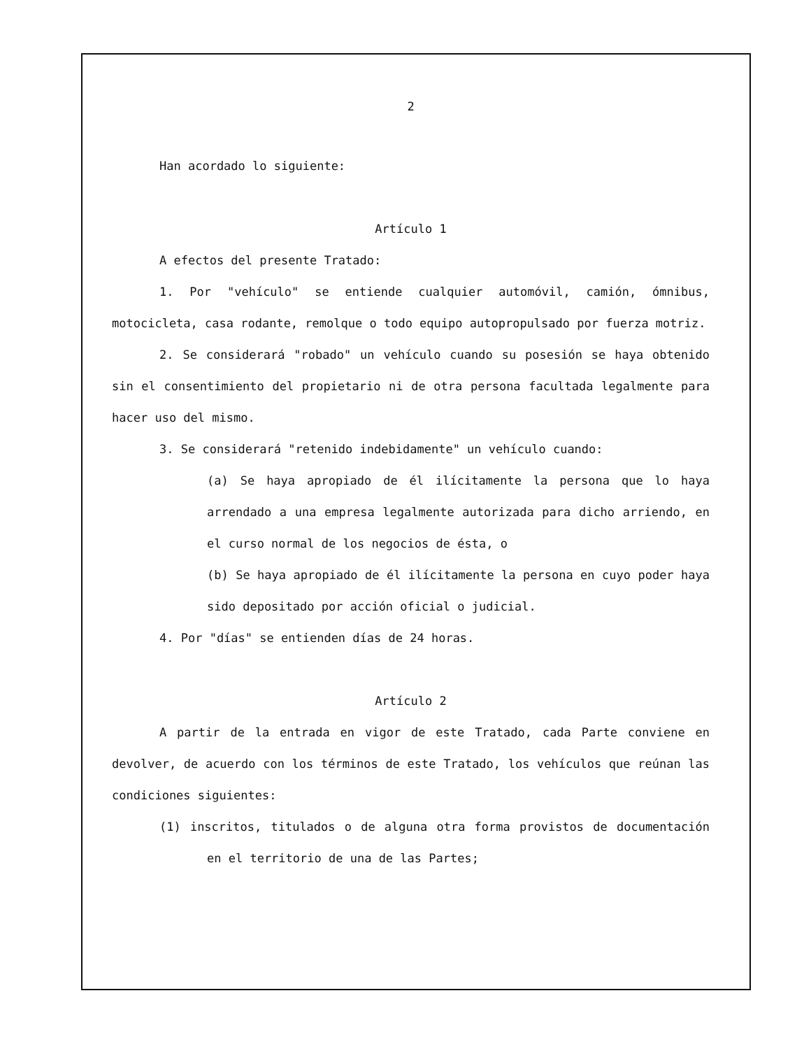2
Han acordado lo siguiente:
Artículo 1
A efectos del presente Tratado:
1. Por "vehículo" se entiende cualquier automóvil, camión, ómnibus, motocicleta, casa rodante, remolque o todo equipo autopropulsado por fuerza motriz.
2. Se considerará "robado" un vehículo cuando su posesión se haya obtenido sin el consentimiento del propietario ni de otra persona facultada legalmente para hacer uso del mismo.
3. Se considerará "retenido indebidamente" un vehículo cuando:
(a) Se haya apropiado de él ilícitamente la persona que lo haya arrendado a una empresa legalmente autorizada para dicho arriendo, en el curso normal de los negocios de ésta, o
(b) Se haya apropiado de él ilícitamente la persona en cuyo poder haya sido depositado por acción oficial o judicial.
4. Por "días" se entienden días de 24 horas.
Artículo 2
A partir de la entrada en vigor de este Tratado, cada Parte conviene en devolver, de acuerdo con los términos de este Tratado, los vehículos que reúnan las condiciones siguientes:
(1) inscritos, titulados o de alguna otra forma provistos de documentación en el territorio de una de las Partes;